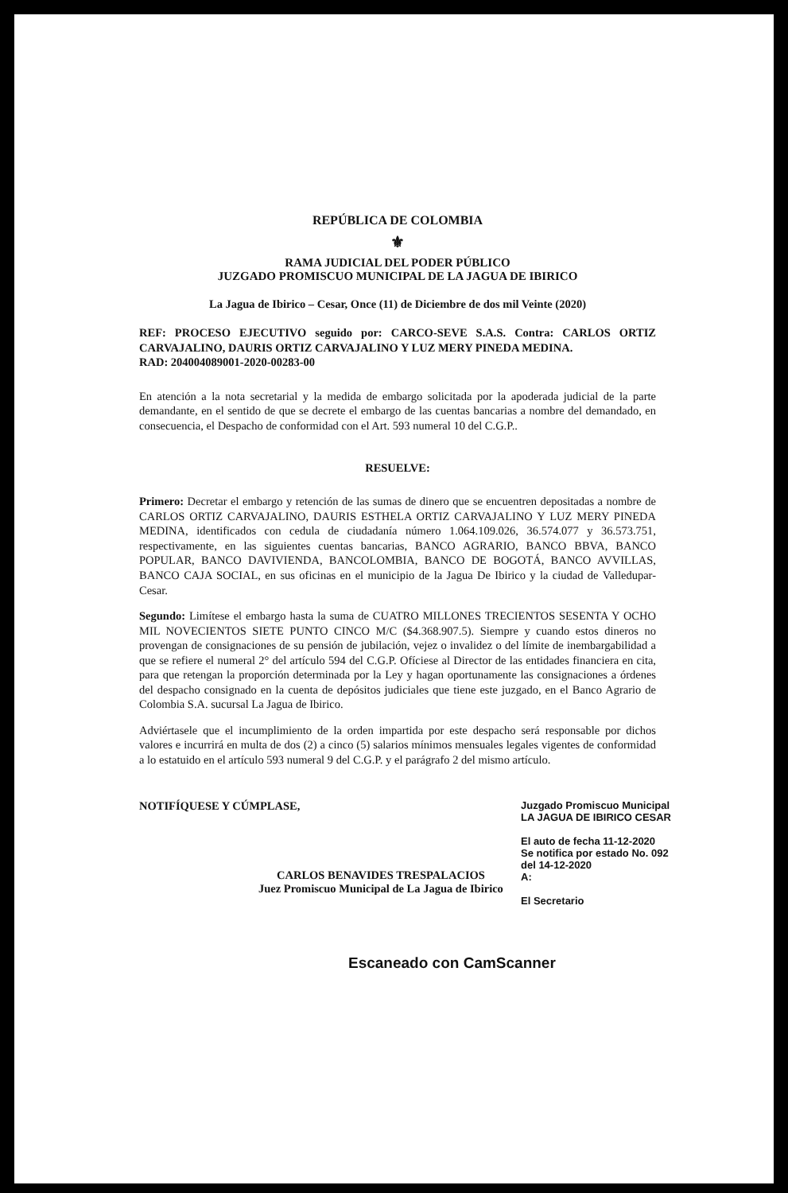REPÚBLICA DE COLOMBIA
⚜
RAMA JUDICIAL DEL PODER PÚBLICO
JUZGADO PROMISCUO MUNICIPAL DE LA JAGUA DE IBIRICO
La Jagua de Ibirico – Cesar, Once (11) de Diciembre de dos mil Veinte (2020)
REF: PROCESO EJECUTIVO seguido por: CARCO-SEVE S.A.S. Contra: CARLOS ORTIZ CARVAJALINO, DAURIS ORTIZ CARVAJALINO Y LUZ MERY PINEDA MEDINA.
RAD: 204004089001-2020-00283-00
En atención a la nota secretarial y la medida de embargo solicitada por la apoderada judicial de la parte demandante, en el sentido de que se decrete el embargo de las cuentas bancarias a nombre del demandado, en consecuencia, el Despacho de conformidad con el Art. 593 numeral 10 del C.G.P..
RESUELVE:
Primero: Decretar el embargo y retención de las sumas de dinero que se encuentren depositadas a nombre de CARLOS ORTIZ CARVAJALINO, DAURIS ESTHELA ORTIZ CARVAJALINO Y LUZ MERY PINEDA MEDINA, identificados con cedula de ciudadanía número 1.064.109.026, 36.574.077 y 36.573.751, respectivamente, en las siguientes cuentas bancarias, BANCO AGRARIO, BANCO BBVA, BANCO POPULAR, BANCO DAVIVIENDA, BANCOLOMBIA, BANCO DE BOGOTÁ, BANCO AVVILLAS, BANCO CAJA SOCIAL, en sus oficinas en el municipio de la Jagua De Ibirico y la ciudad de Valledupar-Cesar.
Segundo: Limítese el embargo hasta la suma de CUATRO MILLONES TRECIENTOS SESENTA Y OCHO MIL NOVECIENTOS SIETE PUNTO CINCO M/C ($4.368.907.5). Siempre y cuando estos dineros no provengan de consignaciones de su pensión de jubilación, vejez o invalidez o del límite de inembargabilidad a que se refiere el numeral 2° del artículo 594 del C.G.P. Ofíciese al Director de las entidades financiera en cita, para que retengan la proporción determinada por la Ley y hagan oportunamente las consignaciones a órdenes del despacho consignado en la cuenta de depósitos judiciales que tiene este juzgado, en el Banco Agrario de Colombia S.A. sucursal La Jagua de Ibirico.
Adviértasele que el incumplimiento de la orden impartida por este despacho será responsable por dichos valores e incurrirá en multa de dos (2) a cinco (5) salarios mínimos mensuales legales vigentes de conformidad a lo estatuido en el artículo 593 numeral 9 del C.G.P. y el parágrafo 2 del mismo artículo.
NOTIFÍQUESE Y CÚMPLASE,
CARLOS BENAVIDES TRESPALACIOS
Juez Promiscuo Municipal de La Jagua de Ibirico
Juzgado Promiscuo Municipal
LA JAGUA DE IBIRICO CESAR
El auto de fecha 11-12-2020
Se notifica por estado No. 092
del 14-12-2020
A:
El Secretario
Escaneado con CamScanner